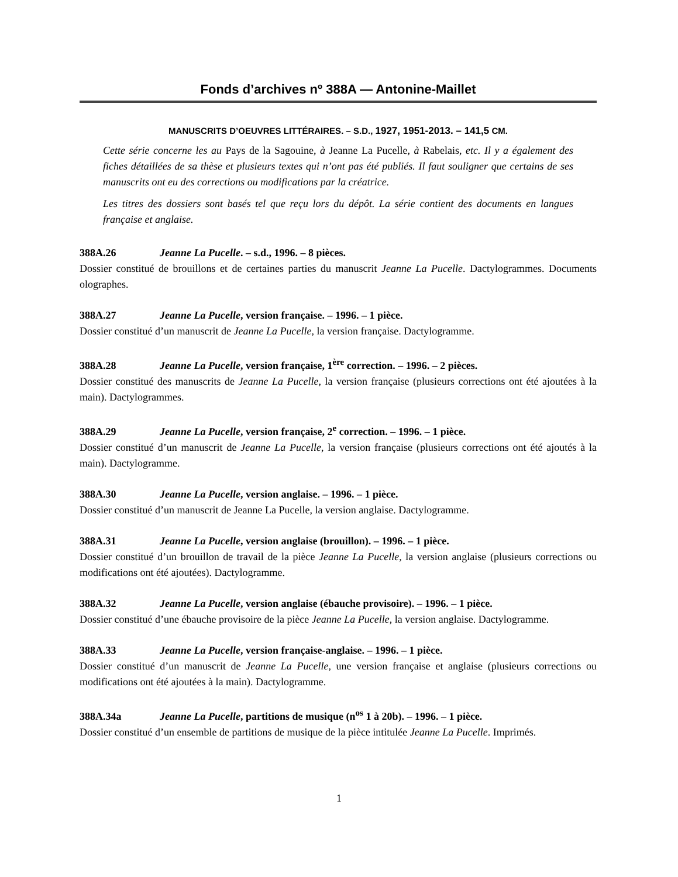Fonds d’archives nº 388A — Antonine-Maillet
MANUSCRITS D’OEUVRES LITTÉRAIRES. – S.D., 1927, 1951-2013. – 141,5 CM.
Cette série concerne les au Pays de la Sagouine, à Jeanne La Pucelle, à Rabelais, etc. Il y a également des fiches détaillées de sa thèse et plusieurs textes qui n’ont pas été publiés. Il faut souligner que certains de ses manuscrits ont eu des corrections ou modifications par la créatrice.
Les titres des dossiers sont basés tel que reçu lors du dépôt. La série contient des documents en langues française et anglaise.
388A.26 Jeanne La Pucelle. – s.d., 1996. – 8 pièces.
Dossier constitué de brouillons et de certaines parties du manuscrit Jeanne La Pucelle. Dactylogrammes. Documents olographes.
388A.27 Jeanne La Pucelle, version française. – 1996. – 1 pièce.
Dossier constitué d’un manuscrit de Jeanne La Pucelle, la version française. Dactylogramme.
388A.28 Jeanne La Pucelle, version française, 1<sup>ère</sup> correction. – 1996. – 2 pièces.
Dossier constitué des manuscrits de Jeanne La Pucelle, la version française (plusieurs corrections ont été ajoutées à la main). Dactylogrammes.
388A.29 Jeanne La Pucelle, version française, 2<sup>e</sup> correction. – 1996. – 1 pièce.
Dossier constitué d’un manuscrit de Jeanne La Pucelle, la version française (plusieurs corrections ont été ajoutés à la main). Dactylogramme.
388A.30 Jeanne La Pucelle, version anglaise. – 1996. – 1 pièce.
Dossier constitué d’un manuscrit de Jeanne La Pucelle, la version anglaise. Dactylogramme.
388A.31 Jeanne La Pucelle, version anglaise (brouillon). – 1996. – 1 pièce.
Dossier constitué d’un brouillon de travail de la pièce Jeanne La Pucelle, la version anglaise (plusieurs corrections ou modifications ont été ajoutées). Dactylogramme.
388A.32 Jeanne La Pucelle, version anglaise (ébauche provisoire). – 1996. – 1 pièce.
Dossier constitué d’une ébauche provisoire de la pièce Jeanne La Pucelle, la version anglaise. Dactylogramme.
388A.33 Jeanne La Pucelle, version française-anglaise. – 1996. – 1 pièce.
Dossier constitué d’un manuscrit de Jeanne La Pucelle, une version française et anglaise (plusieurs corrections ou modifications ont été ajoutées à la main). Dactylogramme.
388A.34a Jeanne La Pucelle, partitions de musique (n<sup>os</sup> 1 à 20b). – 1996. – 1 pièce.
Dossier constitué d’un ensemble de partitions de musique de la pièce intitulée Jeanne La Pucelle. Imprimés.
1